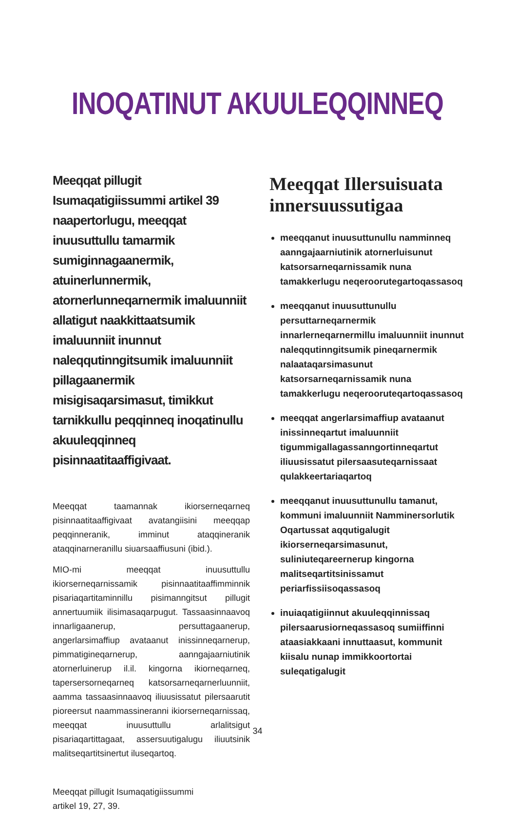INOQATINUT AKUULEQQINNEQ
Meeqqat pillugit Isumaqatigiissummi artikel 39 naapertorlugu, meeqqat inuusuttullu tamarmik sumiginnagaanermik, atuinerlunnermik, atornerlunneqarnermik imaluunniit allatigut naakkittaatsumik imaluunniit inunnut naleqqutinngitsumik imaluunniit pillagaanermik misigisaqarsimasut, timikkut tarnikkullu peqqinneq inoqatinullu akuuleqqinneq pisinnaatitaaffigivaat.
Meeqqat taamannak ikiorserneqarneq pisinnaatitaaffigivaat avatangiisini meeqqap peqqinneranik, imminut ataqqineranik ataqqinarneranillu siuarsaaffiusuni (ibid.).
MIO-mi meeqqat inuusuttullu ikiorserneqarnissamik pisinnaatitaaffimminnik pisariaqartitaminnillu pisimanngitsut pillugit annertuumiik ilisimasaqarpugut. Tassaasinnaavoq innarligaanerup, persuttagaanerup, angerlarsimaffiup avataanut inissinneqarnerup, pimmatigineqarnerup, aanngajaarniutinik atornerluinerup il.il. kingorna ikiorneqarneq, tapersersorneqarneq katsorsarneqarnerluunniit, aamma tassaasinnaavoq iliuusissatut pilersaarutit pioreersut naammassineranni ikiorserneqarnissaq, meeqqat inuusuttullu arlalitsigut pisariaqartittagaat, assersuutigalugu iliuutsinik malitseqartitsinertut iluseqartoq.
Meeqqat pillugit Isumaqatigiissummi
artikel 19, 27, 39.
Meeqqat Illersuisuata innersuussutigaa
meeqqanut inuusuttunullu namminneq aanngajaarniutinik atornerluisunut katsorsarneqarnissamik nuna tamakkerlugu neqeroorutegartoqassasoq
meeqqanut inuusuttunullu persuttarneqarnermik innarlerneqarnermillu imaluunniit inunnut naleqqutinngitsumik pineqarnermik nalaataqarsimasunut katsorsarneqarnissamik nuna tamakkerlugu neqerooruteqartoqassasoq
meeqqat angerlarsimaffiup avataanut inissinneqartut imaluunniit tigummigallagassanngortinneqartut iliuusissatut pilersaasuteqarnissaat qulakkeertariaqartoq
meeqqanut inuusuttunullu tamanut, kommuni imaluunniit Namminersorlutik Oqartussat aqqutigalugit ikiorserneqarsimasunut, suliniuteqareernerup kingorna malitseqartitsinissamut periarfissiisoqassasoq
inuiaqatigiinnut akuuleqqinnissaq pilersaarusiorneqassasoq sumiiffinni ataasiakkaani innuttaasut, kommunit kiisalu nunap immikkoortortai suleqatigalugit
34